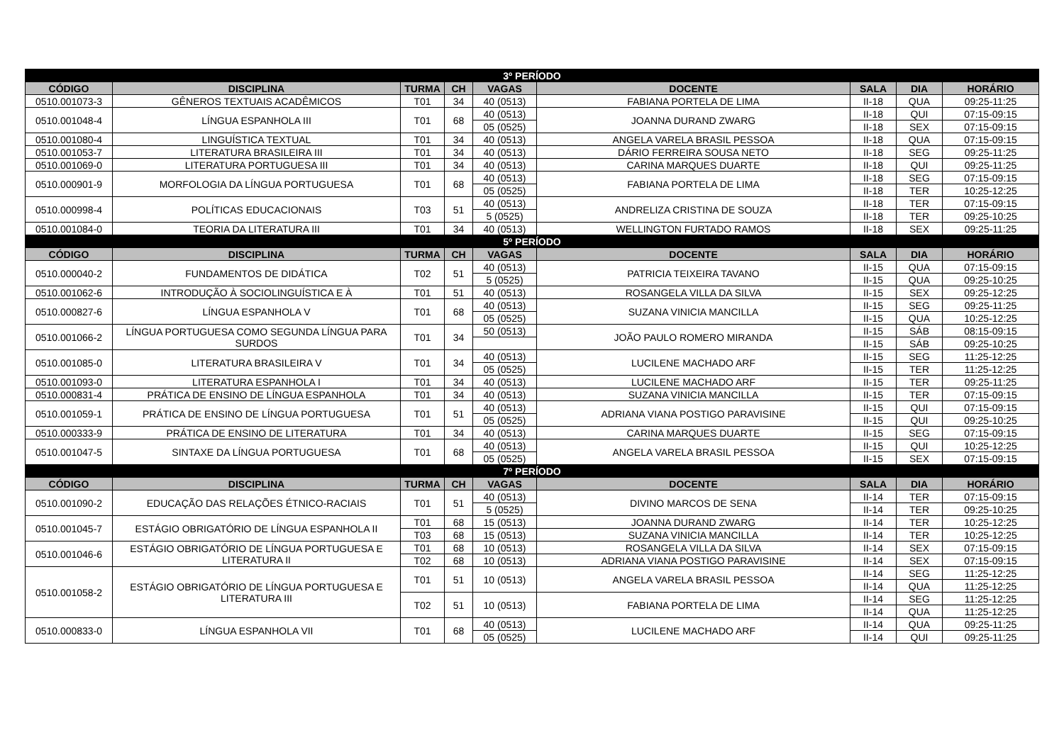| 3º PERÍODO | | | | | | | | |
| CÓDIGO | DISCIPLINA | TURMA | CH | VAGAS | DOCENTE | SALA | DIA | HORÁRIO |
| 0510.001073-3 | GÊNEROS TEXTUAIS ACADÊMICOS | T01 | 34 | 40 (0513) | FABIANA PORTELA DE LIMA | II-18 | QUA | 09:25-11:25 |
| 0510.001048-4 | LÍNGUA ESPANHOLA III | T01 | 68 | 40 (0513) | JOANNA DURAND ZWARG | II-18 | QUI | 07:15-09:15 |
| | | | | 05 (0525) | | II-18 | SEX | 07:15-09:15 |
| 0510.001080-4 | LINGUÍSTICA TEXTUAL | T01 | 34 | 40 (0513) | ANGELA VARELA BRASIL PESSOA | II-18 | QUA | 07:15-09:15 |
| 0510.001053-7 | LITERATURA BRASILEIRA III | T01 | 34 | 40 (0513) | DÁRIO FERREIRA SOUSA NETO | II-18 | SEG | 09:25-11:25 |
| 0510.001069-0 | LITERATURA PORTUGUESA III | T01 | 34 | 40 (0513) | CARINA MARQUES DUARTE | II-18 | QUI | 09:25-11:25 |
| 0510.000901-9 | MORFOLOGIA DA LÍNGUA PORTUGUESA | T01 | 68 | 40 (0513) | FABIANA PORTELA DE LIMA | II-18 | SEG | 07:15-09:15 |
| | | | | 05 (0525) | | II-18 | TER | 10:25-12:25 |
| 0510.000998-4 | POLÍTICAS EDUCACIONAIS | T03 | 51 | 40 (0513) | ANDRELIZA CRISTINA DE SOUZA | II-18 | TER | 07:15-09:15 |
| | | | | 5 (0525) | | II-18 | TER | 09:25-10:25 |
| 0510.001084-0 | TEORIA DA LITERATURA III | T01 | 34 | 40 (0513) | WELLINGTON FURTADO RAMOS | II-18 | SEX | 09:25-11:25 |
| 5º PERÍODO | | | | | | | | |
| CÓDIGO | DISCIPLINA | TURMA | CH | VAGAS | DOCENTE | SALA | DIA | HORÁRIO |
| 0510.000040-2 | FUNDAMENTOS DE DIDÁTICA | T02 | 51 | 40 (0513) | PATRICIA TEIXEIRA TAVANO | II-15 | QUA | 07:15-09:15 |
| | | | | 5 (0525) | | II-15 | QUA | 09:25-10:25 |
| 0510.001062-6 | INTRODUÇÃO À SOCIOLINGUÍSTICA E À | T01 | 51 | 40 (0513) | ROSANGELA VILLA DA SILVA | II-15 | SEX | 09:25-12:25 |
| 0510.000827-6 | LÍNGUA ESPANHOLA V | T01 | 68 | 40 (0513) | SUZANA VINICIA MANCILLA | II-15 | SEG | 09:25-11:25 |
| | | | | 05 (0525) | | II-15 | QUA | 10:25-12:25 |
| 0510.001066-2 | LÍNGUA PORTUGUESA COMO SEGUNDA LÍNGUA PARA SURDOS | T01 | 34 | 50 (0513) | JOÃO PAULO ROMERO MIRANDA | II-15 | SÁB | 08:15-09:15 |
| | | | | | | II-15 | SÁB | 09:25-10:25 |
| 0510.001085-0 | LITERATURA BRASILEIRA V | T01 | 34 | 40 (0513) | LUCILENE MACHADO ARF | II-15 | SEG | 11:25-12:25 |
| | | | | 05 (0525) | | II-15 | TER | 11:25-12:25 |
| 0510.001093-0 | LITERATURA ESPANHOLA I | T01 | 34 | 40 (0513) | LUCILENE MACHADO ARF | II-15 | TER | 09:25-11:25 |
| 0510.000831-4 | PRÁTICA DE ENSINO DE LÍNGUA ESPANHOLA | T01 | 34 | 40 (0513) | SUZANA VINICIA MANCILLA | II-15 | TER | 07:15-09:15 |
| 0510.001059-1 | PRÁTICA DE ENSINO DE LÍNGUA PORTUGUESA | T01 | 51 | 40 (0513) | ADRIANA VIANA POSTIGO PARAVISINE | II-15 | QUI | 07:15-09:15 |
| | | | | 05 (0525) | | II-15 | QUI | 09:25-10:25 |
| 0510.000333-9 | PRÁTICA DE ENSINO DE LITERATURA | T01 | 34 | 40 (0513) | CARINA MARQUES DUARTE | II-15 | SEG | 07:15-09:15 |
| 0510.001047-5 | SINTAXE DA LÍNGUA PORTUGUESA | T01 | 68 | 40 (0513) | ANGELA VARELA BRASIL PESSOA | II-15 | QUI | 10:25-12:25 |
| | | | | 05 (0525) | | II-15 | SEX | 07:15-09:15 |
| 7º PERÍODO | | | | | | | | |
| CÓDIGO | DISCIPLINA | TURMA | CH | VAGAS | DOCENTE | SALA | DIA | HORÁRIO |
| 0510.001090-2 | EDUCAÇÃO DAS RELAÇÕES ÉTNICO-RACIAIS | T01 | 51 | 40 (0513) | DIVINO MARCOS DE SENA | II-14 | TER | 07:15-09:15 |
| | | | | 5 (0525) | | II-14 | TER | 09:25-10:25 |
| 0510.001045-7 | ESTÁGIO OBRIGATÓRIO DE LÍNGUA ESPANHOLA II | T01 | 68 | 15 (0513) | JOANNA DURAND ZWARG | II-14 | TER | 10:25-12:25 |
| | | T03 | 68 | 15 (0513) | SUZANA VINICIA MANCILLA | II-14 | TER | 10:25-12:25 |
| 0510.001046-6 | ESTÁGIO OBRIGATÓRIO DE LÍNGUA PORTUGUESA E LITERATURA II | T01 | 68 | 10 (0513) | ROSANGELA VILLA DA SILVA | II-14 | SEX | 07:15-09:15 |
| | | T02 | 68 | 10 (0513) | ADRIANA VIANA POSTIGO PARAVISINE | II-14 | SEX | 07:15-09:15 |
| 0510.001058-2 | ESTÁGIO OBRIGATÓRIO DE LÍNGUA PORTUGUESA E LITERATURA III | T01 | 51 | 10 (0513) | ANGELA VARELA BRASIL PESSOA | II-14 | SEG | 11:25-12:25 |
| | | | | | | II-14 | QUA | 11:25-12:25 |
| | | T02 | 51 | 10 (0513) | FABIANA PORTELA DE LIMA | II-14 | SEG | 11:25-12:25 |
| | | | | | | II-14 | QUA | 11:25-12:25 |
| 0510.000833-0 | LÍNGUA ESPANHOLA VII | T01 | 68 | 40 (0513) | LUCILENE MACHADO ARF | II-14 | QUA | 09:25-11:25 |
| | | | | 05 (0525) | | II-14 | QUI | 09:25-11:25 |